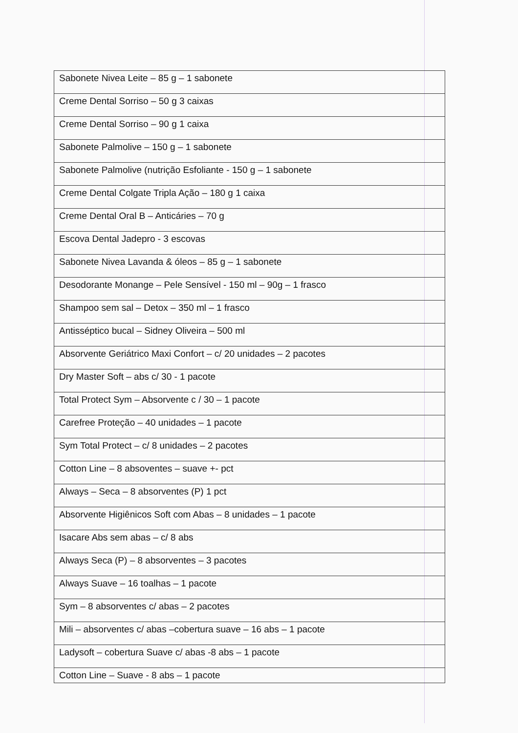| Sabonete Nivea Leite – 85 g – 1 sabonete |
| Creme Dental Sorriso – 50 g 3 caixas |
| Creme Dental Sorriso – 90 g 1 caixa |
| Sabonete Palmolive – 150 g – 1 sabonete |
| Sabonete Palmolive (nutrição Esfoliante - 150 g – 1 sabonete |
| Creme Dental Colgate Tripla Ação – 180 g 1 caixa |
| Creme Dental Oral B – Anticáries – 70 g |
| Escova Dental Jadepro - 3 escovas |
| Sabonete Nivea Lavanda & óleos – 85 g – 1 sabonete |
| Desodorante Monange – Pele Sensível - 150 ml – 90g – 1 frasco |
| Shampoo sem sal – Detox – 350 ml – 1 frasco |
| Antisséptico bucal – Sidney Oliveira – 500 ml |
| Absorvente Geriátrico Maxi Confort – c/ 20 unidades – 2 pacotes |
| Dry Master Soft – abs c/ 30 - 1 pacote |
| Total Protect Sym – Absorvente c / 30 – 1 pacote |
| Carefree Proteção – 40 unidades – 1 pacote |
| Sym Total Protect – c/ 8 unidades – 2 pacotes |
| Cotton Line – 8 absoventes – suave +- pct |
| Always – Seca – 8 absorventes (P) 1 pct |
| Absorvente Higiênicos Soft com Abas – 8 unidades – 1 pacote |
| Isacare Abs sem abas – c/ 8 abs |
| Always Seca (P) – 8 absorventes – 3 pacotes |
| Always Suave – 16 toalhas – 1 pacote |
| Sym – 8 absorventes c/ abas – 2 pacotes |
| Mili – absorventes c/ abas –cobertura suave – 16 abs – 1 pacote |
| Ladysoft – cobertura Suave c/ abas -8 abs – 1 pacote |
| Cotton Line – Suave - 8 abs – 1 pacote |